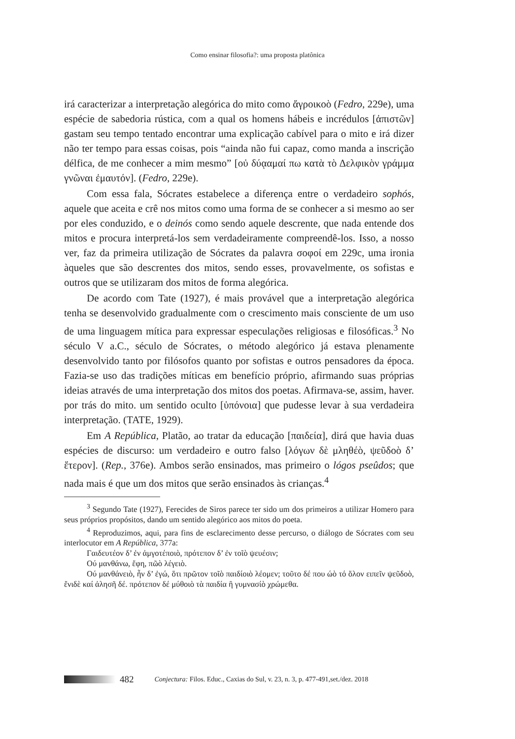Como ensinar filosofia?: uma proposta platônica
irá caracterizar a interpretação alegórica do mito como ἄγροικοὸ (Fedro, 229e), uma espécie de sabedoria rústica, com a qual os homens hábeis e incrédulos [ἀπιστῶν] gastam seu tempo tentado encontrar uma explicação cabível para o mito e irá dizer não ter tempo para essas coisas, pois “ainda não fui capaz, como manda a inscrição délfica, de me conhecer a mim mesmo” [οὐ δύᾳαμαί πω κατὰ τὸ Δελφικὸν γράμμα γνῶναι ἐμαυτόν]. (Fedro, 229e).
Com essa fala, Sócrates estabelece a diferença entre o verdadeiro sophós, aquele que aceita e crê nos mitos como uma forma de se conhecer a si mesmo ao ser por eles conduzido, e o deinós como sendo aquele descrente, que nada entende dos mitos e procura interpretá-los sem verdadeiramente compreendê-los. Isso, a nosso ver, faz da primeira utilização de Sócrates da palavra σοφοί em 229c, uma ironia àqueles que são descrentes dos mitos, sendo esses, provavelmente, os sofistas e outros que se utilizaram dos mitos de forma alegórica.
De acordo com Tate (1927), é mais provável que a interpretação alegórica tenha se desenvolvido gradualmente com o crescimento mais consciente de um uso de uma linguagem mítica para expressar especulações religiosas e filosóficas.<sup>3</sup> No século V a.C., século de Sócrates, o método alegórico já estava plenamente desenvolvido tanto por filósofos quanto por sofistas e outros pensadores da época. Fazia-se uso das tradições míticas em benefício próprio, afirmando suas próprias ideias através de uma interpretação dos mitos dos poetas. Afirmava-se, assim, haver. por trás do mito. um sentido oculto [ὑπόνοια] que pudesse levar à sua verdadeira interpretação. (TATE, 1929).
Em A República, Platão, ao tratar da educação [παιδεία], dirá que havia duas espécies de discurso: um verdadeiro e outro falso [λόγων δὲ μληθέὸ, ψεῦδοὸ δ’ ἕτερον]. (Rep., 376e). Ambos serão ensinados, mas primeiro o lógos pseûdos; que nada mais é que um dos mitos que serão ensinados às crianças.<sup>4</sup>
<sup>3</sup> Segundo Tate (1927), Ferecides de Siros parece ter sido um dos primeiros a utilizar Homero para seus próprios propósitos, dando um sentido alegórico aos mitos do poeta.
<sup>4</sup> Reproduzimos, aqui, para fins de esclarecimento desse percurso, o diálogo de Sócrates com seu interlocutor em A República, 377a:
Γαιδευτέον δ’ ἐν ἀμγοτέποιὸ, πρότεπον δ’ ἐν τοῖὸ ψευέσιν;
Ού μανθάνω, ἔφη, πῶὸ λέγειὸ.
Ού μανθάνειὸ, ἦν δ’ ἐγώ, ὅτι πρῶτον τοῖὸ παιδίοιὸ λέομεν; τοῦτο δέ που ώὸ τό ὅλον ειπεῖν ψεῦδοὸ, ἔνιδὲ καί ἀλησῆ δέ. πρότεπον δέ μύθοιὸ τὰ παιδία ἢ γυμνασίὸ χρώμεθα.
482 Conjectura: Filos. Educ., Caxias do Sul, v. 23, n. 3, p. 477-491,set./dez. 2018